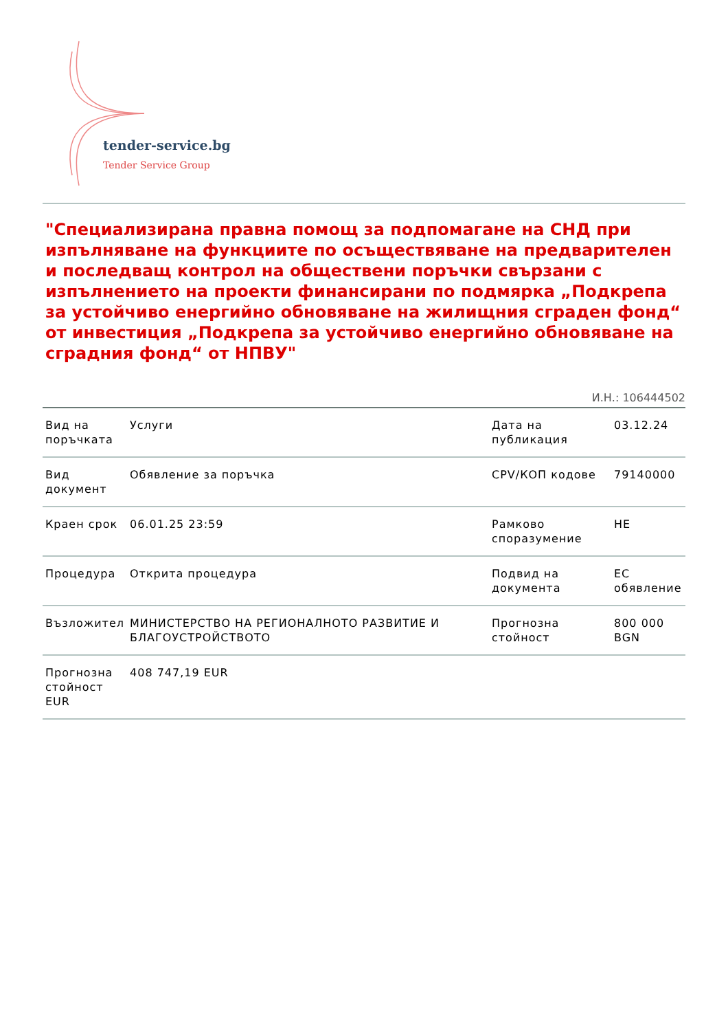tender-service.bg
Tender Service Group
"Специализирана правна помощ за подпомагане на СНД при изпълняване на функциите по осъществяване на предварителен и последващ контрол на обществени поръчки свързани с изпълнението на проекти финансирани по подмярка „Подкрепа за устойчиво енергийно обновяване на жилищния сграден фонд“ от инвестиция „Подкрепа за устойчиво енергийно обновяване на сградния фонд“ от НПВУ"
И.Н.: 106444502
| Вид на поръчката | Услуги | Дата на публикация | 03.12.24 |
| Вид документ | Обявление за поръчка | CPV/КОП кодове | 79140000 |
| Краен срок | 06.01.25 23:59 | Рамково споразумение | НЕ |
| Процедура | Открита процедура | Подвид на документа | ЕС обявление |
| Възложител | МИНИСТЕРСТВО НА РЕГИОНАЛНОТО РАЗВИТИЕ И БЛАГОУСТРОЙСТВОТО | Прогнозна стойност | 800 000 BGN |
| Прогнозна стойност EUR | 408 747,19 EUR | | |